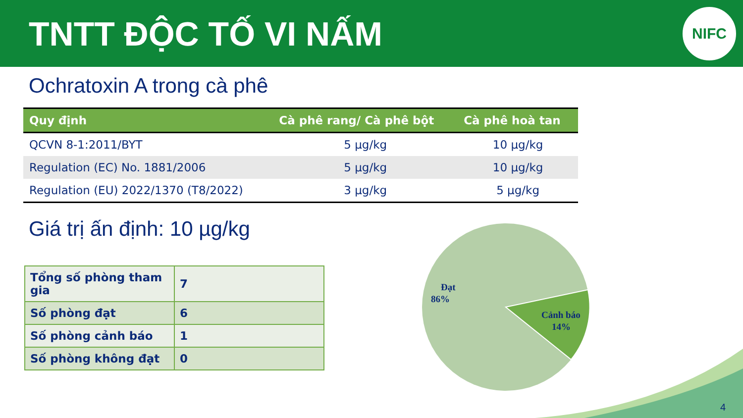TNTT ĐỘC TỐ VI NẤM
NIFC
Ochratoxin A trong cà phê
| Quy định | Cà phê rang/ Cà phê bột | Cà phê hoà tan |
| --- | --- | --- |
| QCVN 8-1:2011/BYT | 5 µg/kg | 10 µg/kg |
| Regulation (EC) No. 1881/2006 | 5 µg/kg | 10 µg/kg |
| Regulation (EU) 2022/1370 (T8/2022) | 3 µg/kg | 5 µg/kg |
Giá trị ấn định: 10 µg/kg
| Tổng số phòng tham gia | 7 |
| Số phòng đạt | 6 |
| Số phòng cảnh báo | 1 |
| Số phòng không đạt | 0 |
Đạt
86%
Cảnh báo
14%
4